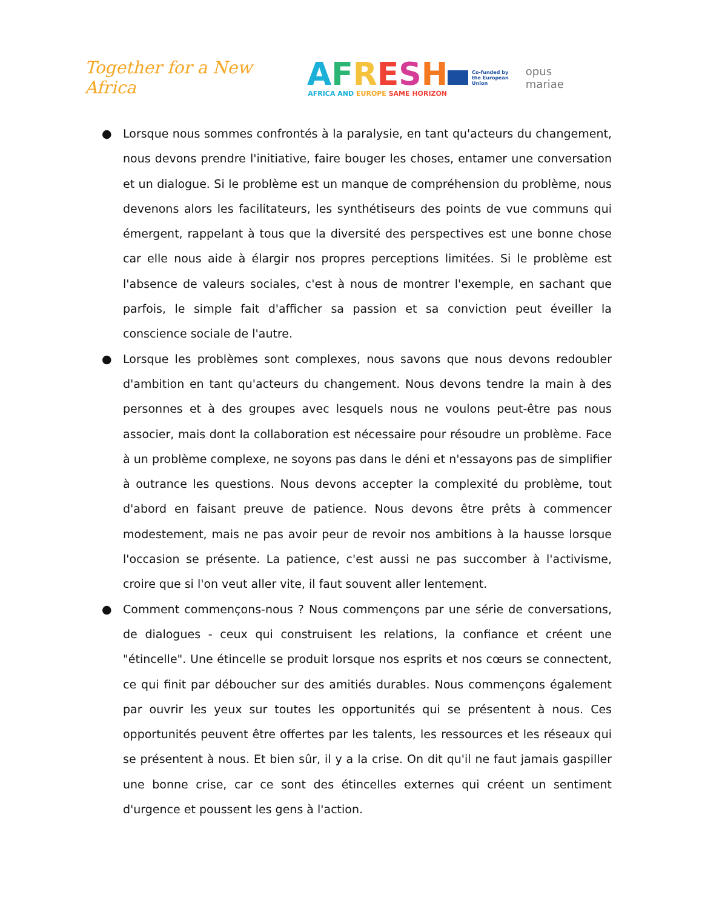Together for a New Africa
AFRESH
AFRICA AND EUROPE SAME HORIZON
Co-funded by
the European Union
opus mariae
● Lorsque nous sommes confrontés à la paralysie, en tant qu'acteurs du changement, nous devons prendre l'initiative, faire bouger les choses, entamer une conversation et un dialogue. Si le problème est un manque de compréhension du problème, nous devenons alors les facilitateurs, les synthétiseurs des points de vue communs qui émergent, rappelant à tous que la diversité des perspectives est une bonne chose car elle nous aide à élargir nos propres perceptions limitées. Si le problème est l'absence de valeurs sociales, c'est à nous de montrer l'exemple, en sachant que parfois, le simple fait d'afficher sa passion et sa conviction peut éveiller la conscience sociale de l'autre.
● Lorsque les problèmes sont complexes, nous savons que nous devons redoubler d'ambition en tant qu'acteurs du changement. Nous devons tendre la main à des personnes et à des groupes avec lesquels nous ne voulons peut-être pas nous associer, mais dont la collaboration est nécessaire pour résoudre un problème. Face à un problème complexe, ne soyons pas dans le déni et n'essayons pas de simplifier à outrance les questions. Nous devons accepter la complexité du problème, tout d'abord en faisant preuve de patience. Nous devons être prêts à commencer modestement, mais ne pas avoir peur de revoir nos ambitions à la hausse lorsque l'occasion se présente. La patience, c'est aussi ne pas succomber à l'activisme, croire que si l'on veut aller vite, il faut souvent aller lentement.
● Comment commençons-nous ? Nous commençons par une série de conversations, de dialogues - ceux qui construisent les relations, la confiance et créent une "étincelle". Une étincelle se produit lorsque nos esprits et nos cœurs se connectent, ce qui finit par déboucher sur des amitiés durables. Nous commençons également par ouvrir les yeux sur toutes les opportunités qui se présentent à nous. Ces opportunités peuvent être offertes par les talents, les ressources et les réseaux qui se présentent à nous. Et bien sûr, il y a la crise. On dit qu'il ne faut jamais gaspiller une bonne crise, car ce sont des étincelles externes qui créent un sentiment d'urgence et poussent les gens à l'action.